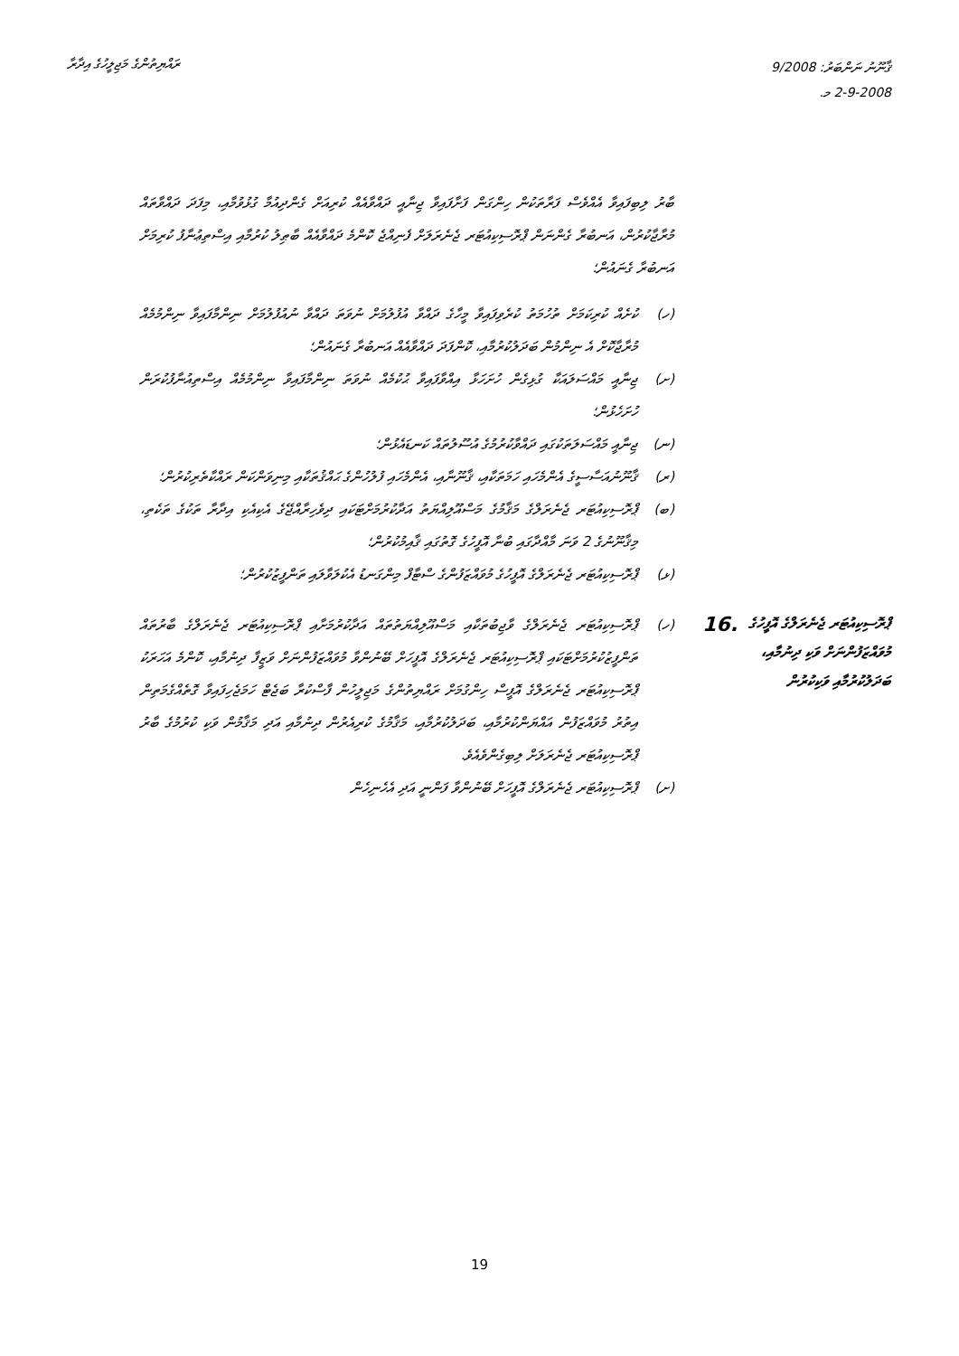ރައްޔިތުންގެ މަޖިލީހުގެ އިދާރާ
ޤާނޫނު ނަންބަރު: 9/2008
2-9-2008 މ.
ބާރު ލިބިފައިވާ އެއްވެސް ފަރާތަކުން ހިންގަން ފަށާފައިވާ ޖިނާއީ ދައްވާއެއް ކުރިއަށް ގެންދިއުމާ ގުޅުވުމާއި، މިފަދަ ދައްވާތައް މުރާޖާކުރުން، އަނބުރާ ގެންނަން ޕްރޮސިކިއުޓަރ ޖެނެރަލަށް ފެނިއްޖެ ކޮންމެ ދައްވާއެއް ބާޠިލު ކުރުމާއި އިސްތިޢުނާފު ކުރިމަށް އަނބުރާ ގެނައުން؛
(ހ) ކުށެއް ކުރިކަމަށް ތުހުމަތު ކުރެވިފައިވާ މީހާގެ ދައްވާ އުފުލުމަށް ނުވަތަ ދައްވާ ނުއުފުލުމަށް ނިންމާފައިވާ ނިންމުމެއް މުރާޖާކޮށް އެ ނިންމުން ބަދަލުކުރުމާއި، ކޮންފަދަ ދައްވާއެއް އަނބުރާ ގެނައުން؛
(ށ) ޖިނާއީ މައްސަލައަކާ ގުޅިގެން ހުށަހަޅާ އިއްވާފައިވާ ޙުކުމެއް ނުވަތަ ނިންމާފައިވާ ނިންމުމެއް އިސްތިއުނާފުކުރަން ހުށަހެޅުން؛
(ނ) ޖިނާއީ މައްސަލަތަކުގައި ދައްވާކުރުމުގެ އުސޫލުތައް ކަނޑައެޅުން؛
(ރ) ޤާނޫނުއަސާސީގެ އެންމެހައި ހަމަތަކާއި، ޤާނޫނާއި، އެންމެހައި ފުލުހުންގެ ޙައްޤުތަކާއި މިނިވަންކަން ރައްކާތެރިކުރުން؛
(ބ) ޕްރޮސިކިއުޓަރ ޖެނެރަލްގެ މަޤާމުގެ މަސްއޫލިއްޔަތު އަދާކުރުމަށްޓަކައި ދިވެހިރާއްޖޭގެ އެކިއެކި އިދާރާ ތަކުގެ ތަކެތި، މިޤާނޫނުގެ 2 ވަނަ މާއްދާގައި ބުނާ އޮފީހުގެ ގޮތުގައި ޤާއިމުކުރުން؛
(ޅ) ޕްރޮސިކިއުޓަރ ޖެނެރަލްގެ އޮފީހުގެ މުވައްޒަފުންގެ ސްޓާފް މިންގަނޑު އެކުލަވާލައި ތަންފީޒުކުރުން؛
ޕްރޮސިކިއުޓަރ ޖެނެރަލްގެ އޮފީހުގެ މުވައްޒަފުންނަށް ވަކި ދިނުމާއި، ބަދަލުކުރުމާއި ވަކިކުރުން
.16
(ހ) ޕްރޮސިކިއުޓަރ ޖެނެރަލްގެ ވާޖިބުތަކާއި މަސްއޫލިއްޔަތުތައް އަދާކުރުމަށާއި ޕްރޮސިކިއުޓަރ ޖެނެރަލްގެ ބާރުތައް ތަންފީޒުކުރުމަށްޓަކައި ޕްރޮސިކިއުޓަރ ޖެނެރަލްގެ އޮފީހަށް ބޭނުންވާ މުވައްޒަފުންނަށް ވަޒީފާ ދިނުމާއި، ކޮންމެ އަހަރަކު ޕްރޮސިކިއުޓަރ ޖެނެރަލްގެ އޮފީސް ހިންގުމަށް ރައްޔިތުންގެ މަޖިލީހުން ފާސްކުރާ ބަޖެޓް ހަމަޖެހިފައިވާ ގޮތެއްގެމަތިން އިތުރު މުވައްޒަފުން އައްޔަންކުރުމާއި، ބަދަލުކުރުމާއި، މަޤާމުގެ ކުރިއެރުން ދިނުމާއި އަދި މަޤާމުން ވަކި ކުރުމުގެ ބާރު ޕްރޮސިކިއުޓަރ ޖެނެރަލަށް ލިބިގެންވެއެވެ.
(ށ) ޕްރޮސިކިއުޓަރ ޖެނެރަލްގެ އޮފީހަށް ބޭނުންވާ ފަންނީ އަދި އެހެނިހެން
19